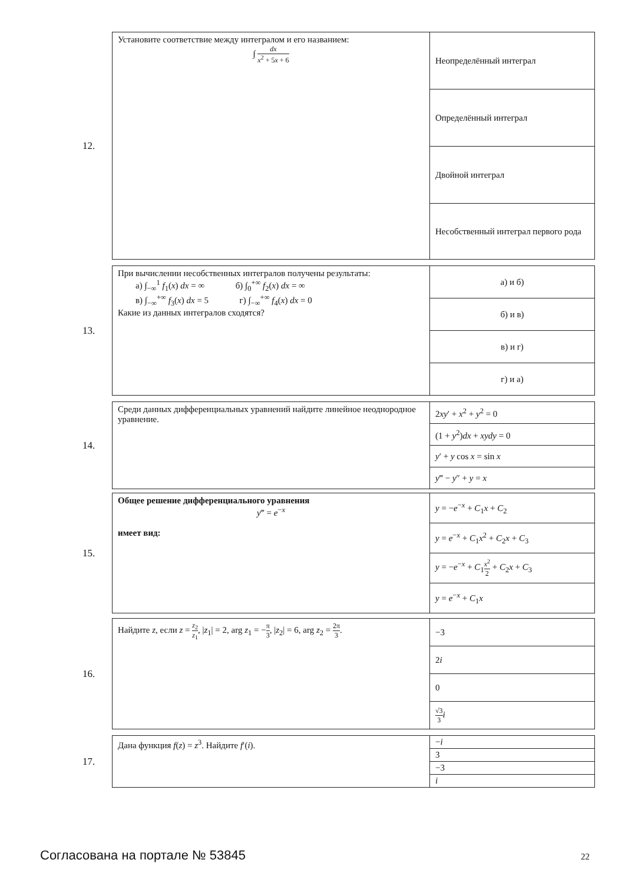12.
| Установите соответствие между интегралом и его названием: ∫ dx x<sup>2</sup> + 5 x + 6 | Неопределённый интеграл |
| | Определённый интеграл |
| | Двойной интеграл |
| | Несобственный интеграл первого рода |
13.
| При вычислении несобственных интегралов получены результаты: а) ∫<sub>−∞</sub><sup>1</sup> f<sub>1</sub>( x ) dx = ∞ б) ∫<sub>0</sub><sup>+∞</sup> f<sub>2</sub>( x ) dx = ∞ в) ∫<sub>−∞</sub><sup>+∞</sup> f<sub>3</sub>( x ) dx = 5 г) ∫<sub>−∞</sub><sup>+∞</sup> f<sub>4</sub>( x ) dx = 0 Какие из данных интегралов сходятся? | а) и б) |
| | б) и в) |
| | в) и г) |
| | г) и а) |
14.
| Среди данных дифференциальных уравнений найдите линейное неоднородное уравнение. | 2 xy ′ + x<sup>2</sup> + y<sup>2</sup> = 0 |
| | (1 + y<sup>2</sup>) dx + xydy = 0 |
| | y ′ + y cos x = sin x |
| | y ‴ − y ″ + y = x |
15.
| Общее решение дифференциального уравнения y ‴ = e<sup>−x</sup> имеет вид: | y = − e<sup>−x</sup> + C<sub>1</sub> x + C<sub>2</sub> |
| | y = e<sup>−x</sup> + C<sub>1</sub> x<sup>2</sup> + C<sub>2</sub> x + C<sub>3</sub> |
| | y = − e<sup>−x</sup> + C<sub>1</sub> x<sup>2</sup> 2 + C<sub>2</sub> x + C<sub>3</sub> |
| | y = e<sup>−x</sup> + C<sub>1</sub> x |
16.
| Найдите z , если z = z<sub>2</sub> z<sub>1</sub> , / z<sub>1</sub>/ = 2, arg z<sub>1</sub> = − π 3 , / z<sub>2</sub>/ = 6, arg z<sub>2</sub> = 2π 3 . | −3 |
| | 2 i |
| | 0 |
| | √3 3 i |
17.
| Дана функция f ( z ) = z<sup>3</sup>. Найдите f ′( i ). | − i |
| | 3 |
| | −3 |
| | i |
Согласована на портале № 53845 22